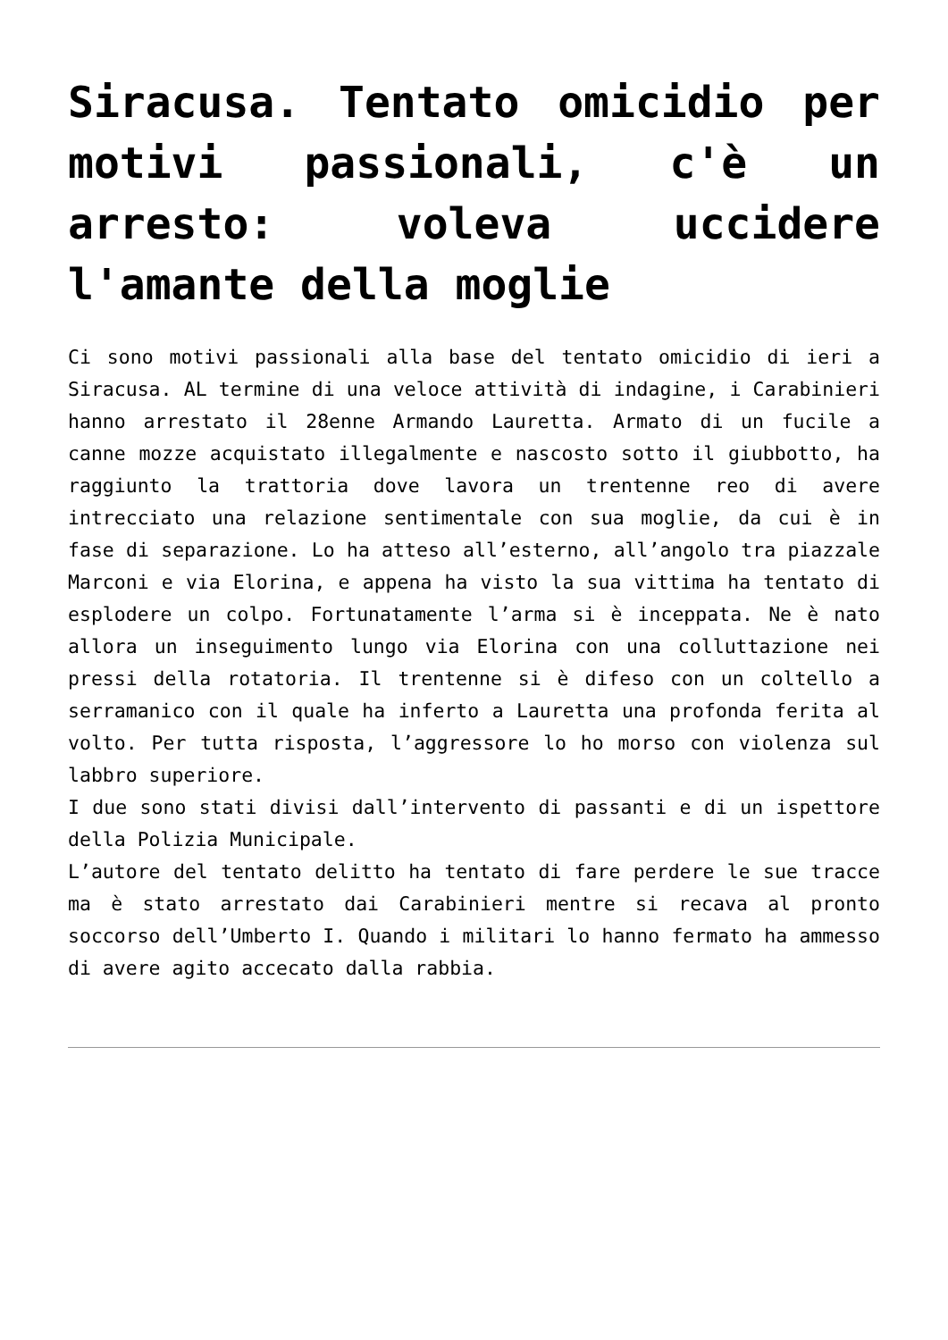Siracusa. Tentato omicidio per motivi passionali, c'è un arresto: voleva uccidere l'amante della moglie
Ci sono motivi passionali alla base del tentato omicidio di ieri a Siracusa. AL termine di una veloce attività di indagine, i Carabinieri hanno arrestato il 28enne Armando Lauretta. Armato di un fucile a canne mozze acquistato illegalmente e nascosto sotto il giubbotto, ha raggiunto la trattoria dove lavora un trentenne reo di avere intrecciato una relazione sentimentale con sua moglie, da cui è in fase di separazione. Lo ha atteso all’esterno, all’angolo tra piazzale Marconi e via Elorina, e appena ha visto la sua vittima ha tentato di esplodere un colpo. Fortunatamente l’arma si è inceppata. Ne è nato allora un inseguimento lungo via Elorina con una colluttazione nei pressi della rotatoria. Il trentenne si è difeso con un coltello a serramanico con il quale ha inferto a Lauretta una profonda ferita al volto. Per tutta risposta, l’aggressore lo ho morso con violenza sul labbro superiore.
I due sono stati divisi dall’intervento di passanti e di un ispettore della Polizia Municipale.
L’autore del tentato delitto ha tentato di fare perdere le sue tracce ma è stato arrestato dai Carabinieri mentre si recava al pronto soccorso dell’Umberto I. Quando i militari lo hanno fermato ha ammesso di avere agito accecato dalla rabbia.